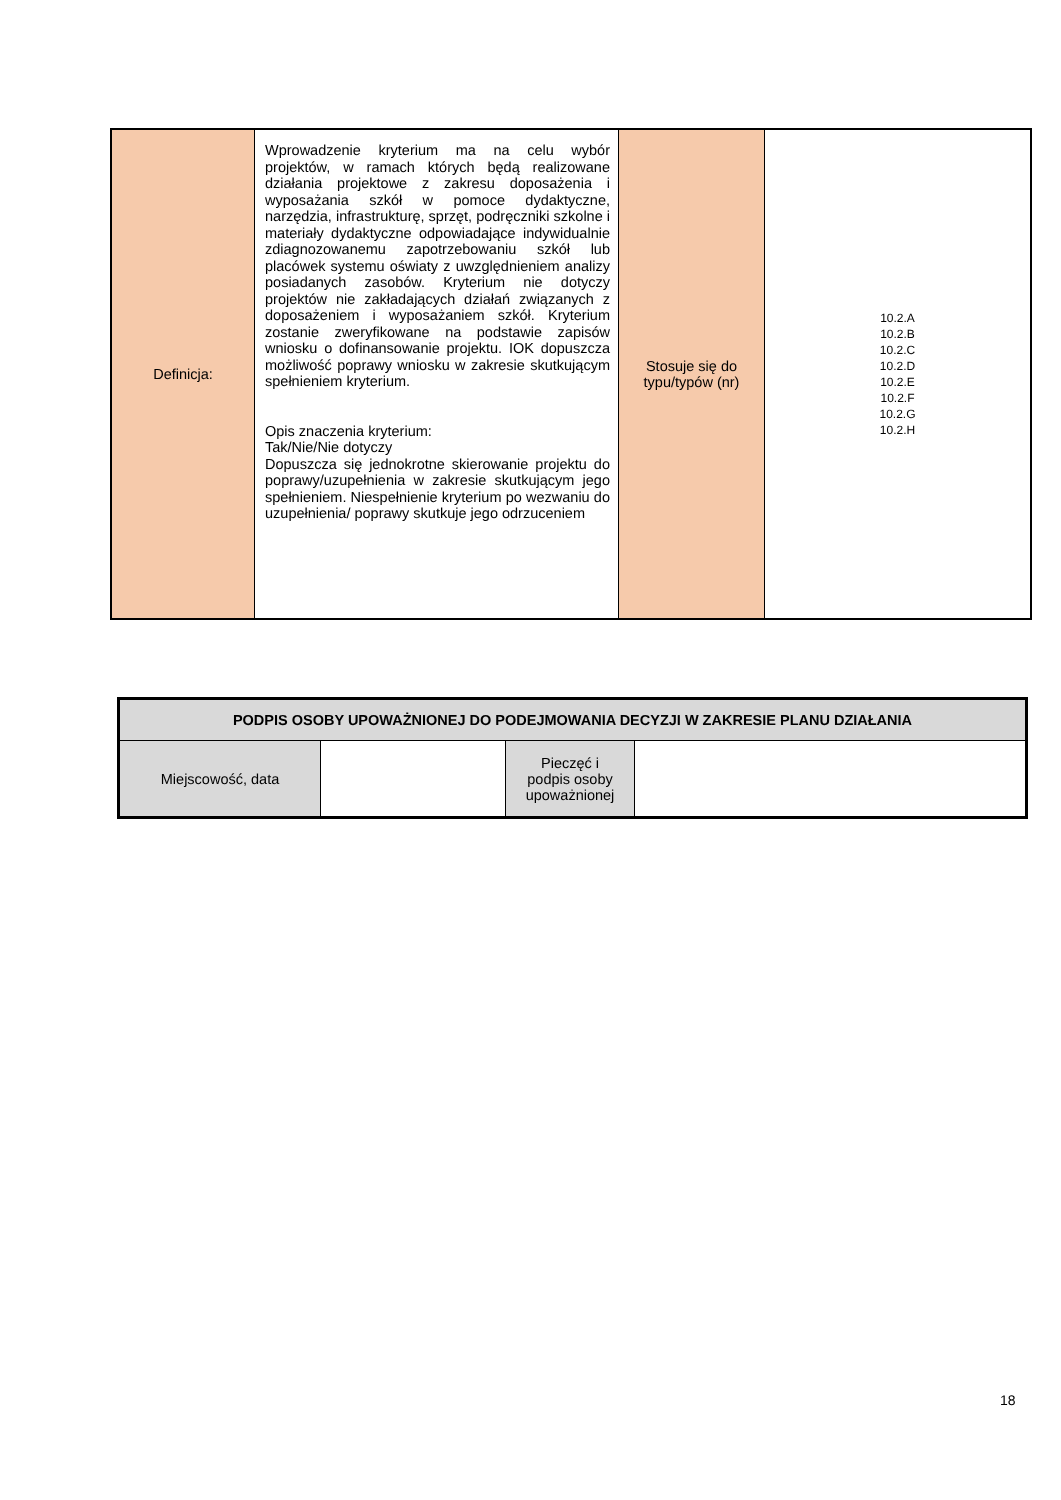| Definicja: | Wprowadzenie kryterium ma na celu wybór projektów, w ramach których będą realizowane działania projektowe z zakresu doposażenia i wyposażania szkół w pomoce dydaktyczne, narzędzia, infrastrukturę, sprzęt, podręczniki szkolne i materiały dydaktyczne odpowiadające indywidualnie zdiagnozowanemu zapotrzebowaniu szkół lub placówek systemu oświaty z uwzględnieniem analizy posiadanych zasobów. Kryterium nie dotyczy projektów nie zakładających działań związanych z doposażeniem i wyposażaniem szkół. Kryterium zostanie zweryfikowane na podstawie zapisów wniosku o dofinansowanie projektu. IOK dopuszcza możliwość poprawy wniosku w zakresie skutkującym spełnieniem kryterium. Opis znaczenia kryterium: Tak/Nie/Nie dotyczy Dopuszcza się jednokrotne skierowanie projektu do poprawy/uzupełnienia w zakresie skutkującym jego spełnieniem. Niespełnienie kryterium po wezwaniu do uzupełnienia/ poprawy skutkuje jego odrzuceniem | Stosuje się do typu/typów (nr) | 10.2.A 10.2.B 10.2.C 10.2.D 10.2.E 10.2.F 10.2.G 10.2.H |
| PODPIS OSOBY UPOWAŻNIONEJ DO PODEJMOWANIA DECYZJI W ZAKRESIE PLANU DZIAŁANIA | | | |
| --- | --- | --- | --- |
| Miejscowość, data | | Pieczęć i podpis osoby upoważnionej | |
18